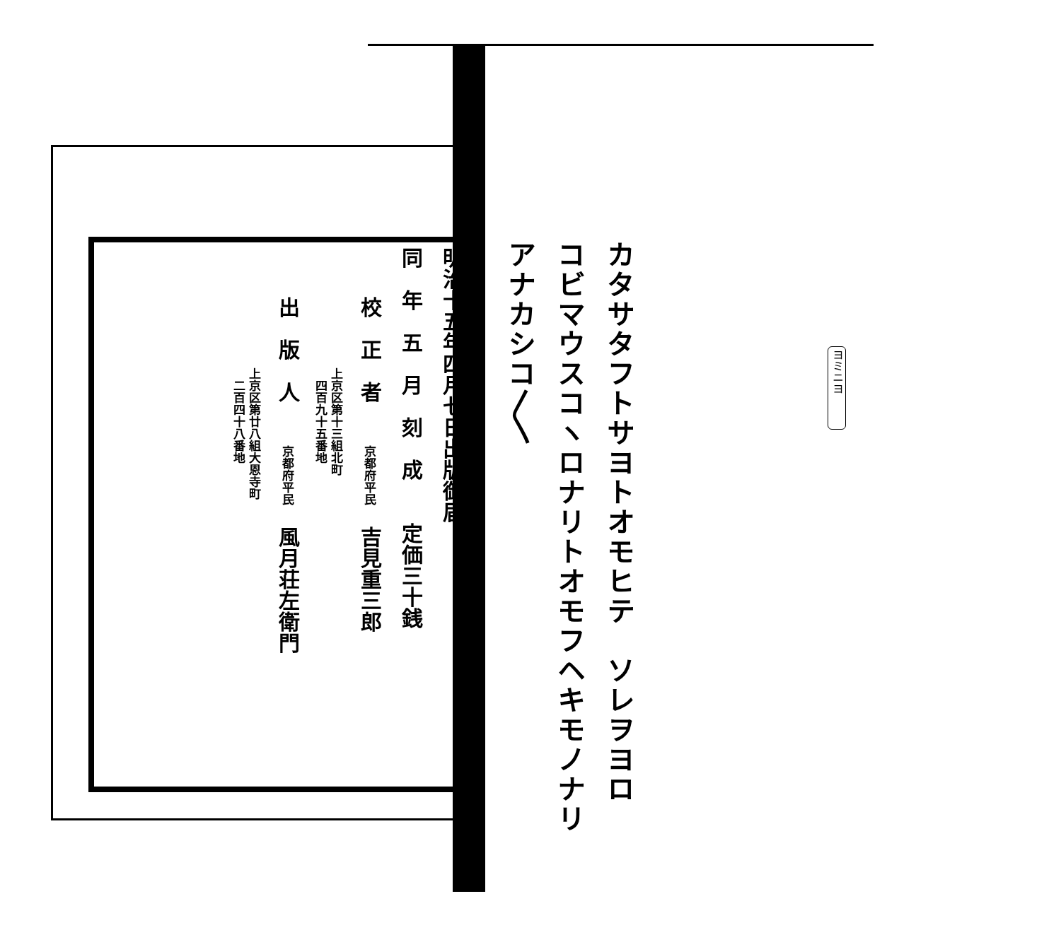カタサタフトサヨトオモヒテ　ソレヲヨロ
コビマウスコヽロナリトオモフヘキモノナリ
アナカシコ〱
ヨミニヨ
明治十五年四月七日出版御届
同　年　五　月　刻　成　　定価三十銭
校　正　者　　京都府平民　吉見重三郎
上京区第十三組北町
　四百九十五番地
出　版　人　　京都府平民　風月荘左衛門
上京区第廿八組大恩寺町
　二百四十八番地